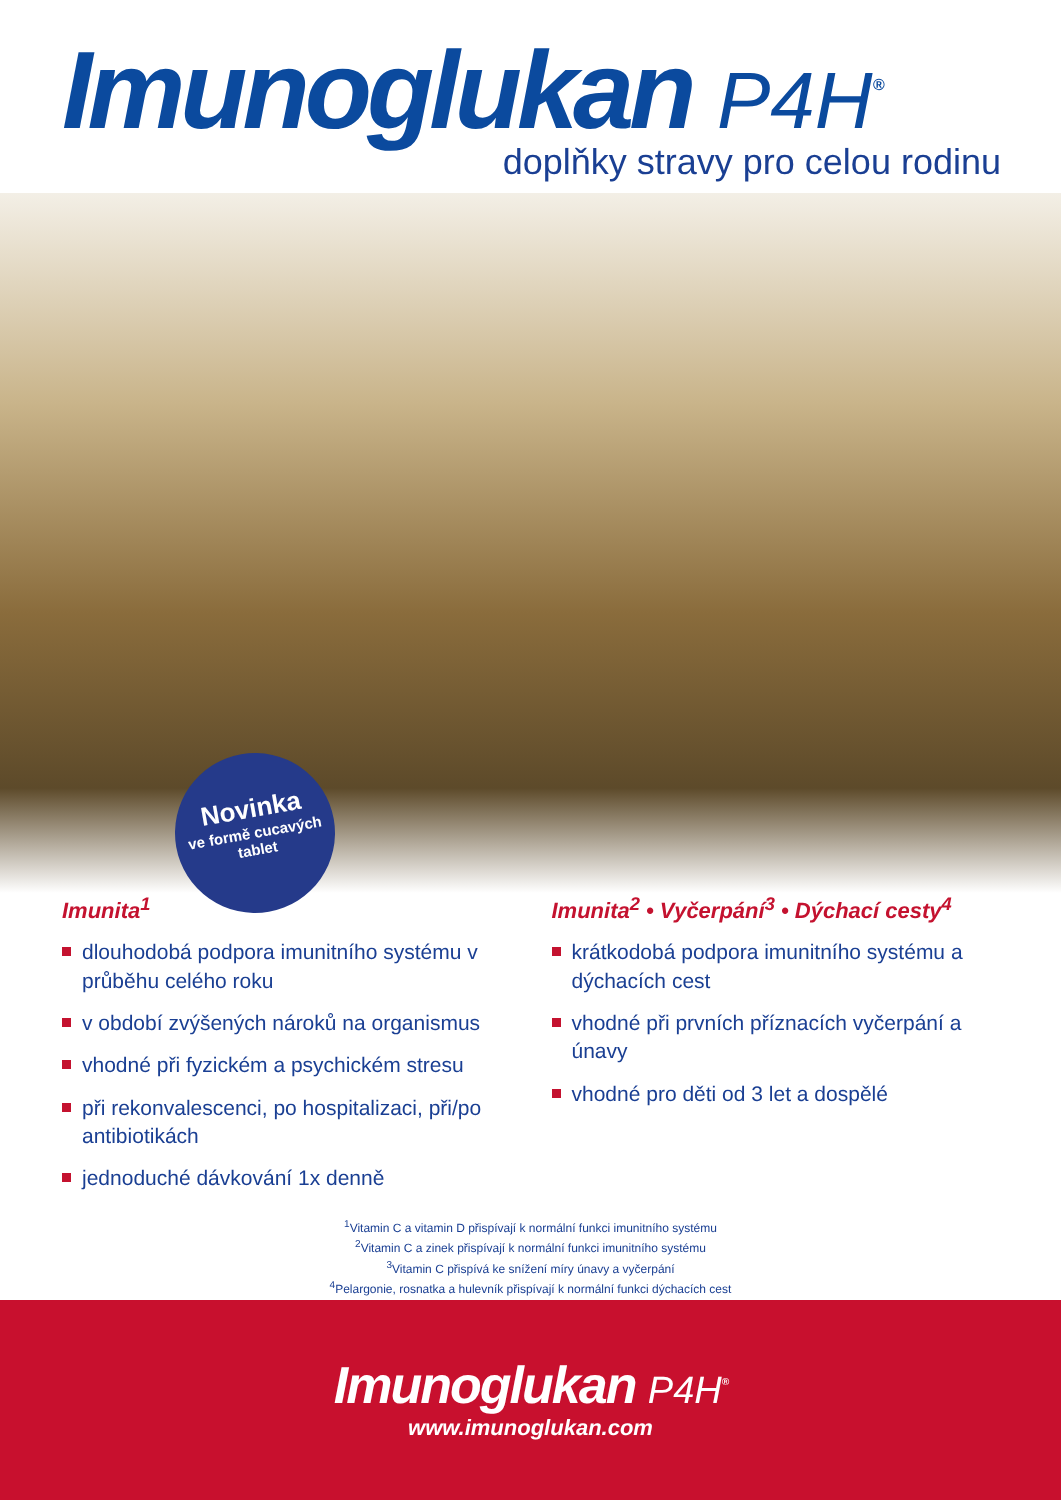Imunoglukan P4H<sup>®</sup>
doplňky stravy pro celou rodinu
Novinka
ve formě cucavých tablet
Imunita<sup>1</sup>
dlouhodobá podpora imunitního systému v průběhu celého roku
v období zvýšených nároků na organismus
vhodné při fyzickém a psychickém stresu
při rekonvalescenci, po hospitalizaci, při/po antibiotikách
jednoduché dávkování 1x denně
Imunita<sup>2</sup> • Vyčerpání<sup>3</sup> • Dýchací cesty<sup>4</sup>
krátkodobá podpora imunitního systému a dýchacích cest
vhodné při prvních příznacích vyčerpání a únavy
vhodné pro děti od 3 let a dospělé
<sup>1</sup> Vitamin C a vitamin D přispívají k normální funkci imunitního systému
<sup>2</sup> Vitamin C a zinek přispívají k normální funkci imunitního systému
<sup>3</sup> Vitamin C přispívá ke snížení míry únavy a vyčerpání
<sup>4</sup> Pelargonie, rosnatka a hulevník přispívají k normální funkci dýchacích cest
Imunoglukan P4H<sup>®</sup>
www.imunoglukan.com